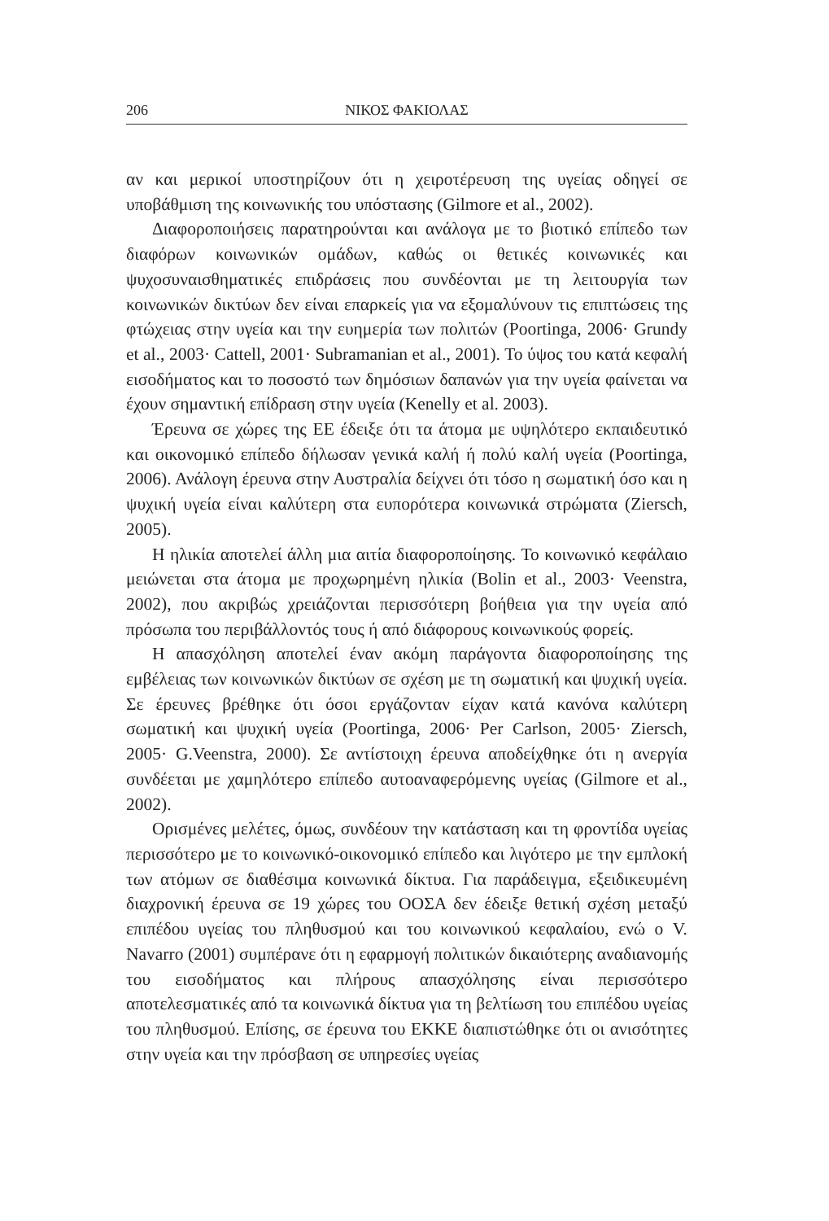206 ΝΙΚΟΣ ΦΑΚΙΟΛΑΣ
αν και μερικοί υποστηρίζουν ότι η χειροτέρευση της υγείας οδηγεί σε υποβάθμιση της κοινωνικής του υπόστασης (Gilmore et al., 2002).
Διαφοροποιήσεις παρατηρούνται και ανάλογα με το βιοτικό επίπεδο των διαφόρων κοινωνικών ομάδων, καθώς οι θετικές κοινωνικές και ψυχοσυναισθηματικές επιδράσεις που συνδέονται με τη λειτουργία των κοινωνικών δικτύων δεν είναι επαρκείς για να εξομαλύνουν τις επιπτώσεις της φτώχειας στην υγεία και την ευημερία των πολιτών (Poortinga, 2006· Grundy et al., 2003· Cattell, 2001· Subramanian et al., 2001). Το ύψος του κατά κεφαλή εισοδήματος και το ποσοστό των δημόσιων δαπανών για την υγεία φαίνεται να έχουν σημαντική επίδραση στην υγεία (Kenelly et al. 2003).
Έρευνα σε χώρες της ΕΕ έδειξε ότι τα άτομα με υψηλότερο εκπαιδευτικό και οικονομικό επίπεδο δήλωσαν γενικά καλή ή πολύ καλή υγεία (Poortinga, 2006). Ανάλογη έρευνα στην Αυστραλία δείχνει ότι τόσο η σωματική όσο και η ψυχική υγεία είναι καλύτερη στα ευπορότερα κοινωνικά στρώματα (Ziersch, 2005).
Η ηλικία αποτελεί άλλη μια αιτία διαφοροποίησης. Το κοινωνικό κεφάλαιο μειώνεται στα άτομα με προχωρημένη ηλικία (Bolin et al., 2003· Veenstra, 2002), που ακριβώς χρειάζονται περισσότερη βοήθεια για την υγεία από πρόσωπα του περιβάλλοντός τους ή από διάφορους κοινωνικούς φορείς.
Η απασχόληση αποτελεί έναν ακόμη παράγοντα διαφοροποίησης της εμβέλειας των κοινωνικών δικτύων σε σχέση με τη σωματική και ψυχική υγεία. Σε έρευνες βρέθηκε ότι όσοι εργάζονταν είχαν κατά κανόνα καλύτερη σωματική και ψυχική υγεία (Poortinga, 2006· Per Carlson, 2005· Ziersch, 2005· G.Veenstra, 2000). Σε αντίστοιχη έρευνα αποδείχθηκε ότι η ανεργία συνδέεται με χαμηλότερο επίπεδο αυτοαναφερόμενης υγείας (Gilmore et al., 2002).
Ορισμένες μελέτες, όμως, συνδέουν την κατάσταση και τη φροντίδα υγείας περισσότερο με το κοινωνικό-οικονομικό επίπεδο και λιγότερο με την εμπλοκή των ατόμων σε διαθέσιμα κοινωνικά δίκτυα. Για παράδειγμα, εξειδικευμένη διαχρονική έρευνα σε 19 χώρες του ΟΟΣΑ δεν έδειξε θετική σχέση μεταξύ επιπέδου υγείας του πληθυσμού και του κοινωνικού κεφαλαίου, ενώ ο V. Navarro (2001) συμπέρανε ότι η εφαρμογή πολιτικών δικαιότερης αναδιανομής του εισοδήματος και πλήρους απασχόλησης είναι περισσότερο αποτελεσματικές από τα κοινωνικά δίκτυα για τη βελτίωση του επιπέδου υγείας του πληθυσμού. Επίσης, σε έρευνα του ΕΚΚΕ διαπιστώθηκε ότι οι ανισότητες στην υγεία και την πρόσβαση σε υπηρεσίες υγείας